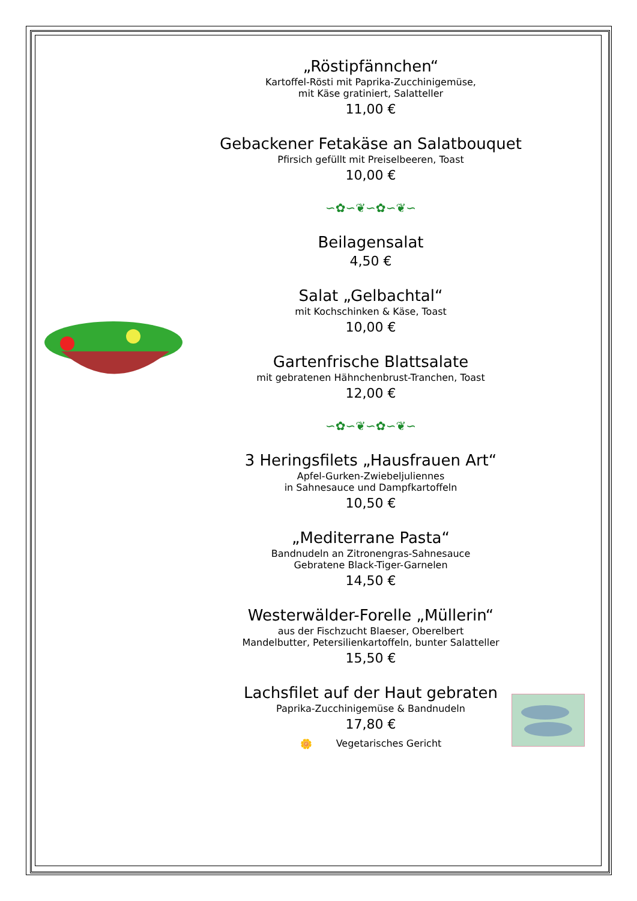„Röstipfännchen“
Kartoffel-Rösti mit Paprika-Zucchinigemüse,
mit Käse gratiniert, Salatteller
11,00 €
Gebackener Fetakäse an Salatbouquet
Pfirsich gefüllt mit Preiselbeeren, Toast
10,00 €
∽✿∽❦∽✿∽❦∽
Beilagensalat
4,50 €
Salat „Gelbachtal“
mit Kochschinken & Käse, Toast
10,00 €
Gartenfrische Blattsalate
mit gebratenen Hähnchenbrust-Tranchen, Toast
12,00 €
∽✿∽❦∽✿∽❦∽
3 Heringsfilets „Hausfrauen Art“
Apfel-Gurken-Zwiebeljuliennes
in Sahnesauce und Dampfkartoffeln
10,50 €
„Mediterrane Pasta“
Bandnudeln an Zitronengras-Sahnesauce
Gebratene Black-Tiger-Garnelen
14,50 €
Westerwälder-Forelle „Müllerin“
aus der Fischzucht Blaeser, Oberelbert
Mandelbutter, Petersilienkartoffeln, bunter Salatteller
15,50 €
Lachsfilet auf der Haut gebraten
Paprika-Zucchinigemüse & Bandnudeln
17,80 €
🌼 Vegetarisches Gericht